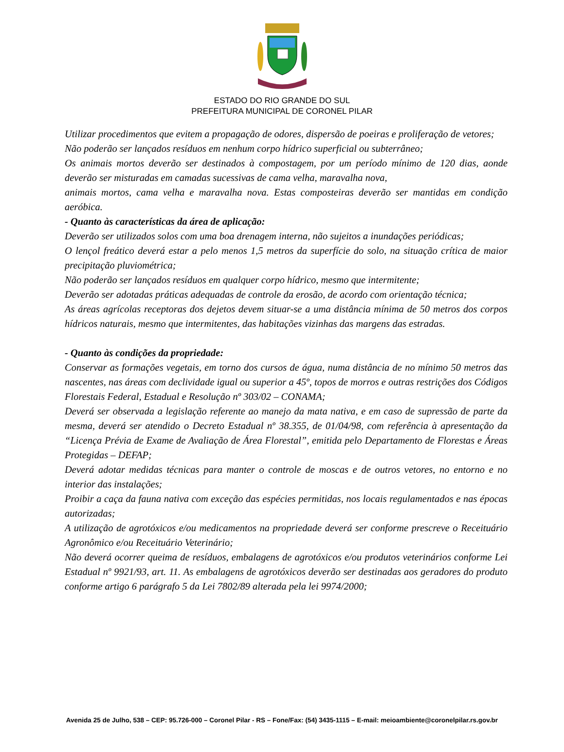ESTADO DO RIO GRANDE DO SUL
PREFEITURA MUNICIPAL DE CORONEL PILAR
Utilizar procedimentos que evitem a propagação de odores, dispersão de poeiras e proliferação de vetores;
Não poderão ser lançados resíduos em nenhum corpo hídrico superficial ou subterrâneo;
Os animais mortos deverão ser destinados à compostagem, por um período mínimo de 120 dias, aonde deverão ser misturadas em camadas sucessivas de cama velha, maravalha nova,
animais mortos, cama velha e maravalha nova. Estas composteiras deverão ser mantidas em condição aeróbica.
- Quanto às características da área de aplicação:
Deverão ser utilizados solos com uma boa drenagem interna, não sujeitos a inundações periódicas;
O lençol freático deverá estar a pelo menos 1,5 metros da superfície do solo, na situação crítica de maior precipitação pluviométrica;
Não poderão ser lançados resíduos em qualquer corpo hídrico, mesmo que intermitente;
Deverão ser adotadas práticas adequadas de controle da erosão, de acordo com orientação técnica;
As áreas agrícolas receptoras dos dejetos devem situar-se a uma distância mínima de 50 metros dos corpos hídricos naturais, mesmo que intermitentes, das habitações vizinhas das margens das estradas.
- Quanto às condições da propriedade:
Conservar as formações vegetais, em torno dos cursos de água, numa distância de no mínimo 50 metros das nascentes, nas áreas com declividade igual ou superior a 45º, topos de morros e outras restrições dos Códigos Florestais Federal, Estadual e Resolução nº 303/02 – CONAMA;
Deverá ser observada a legislação referente ao manejo da mata nativa, e em caso de supressão de parte da mesma, deverá ser atendido o Decreto Estadual nº 38.355, de 01/04/98, com referência à apresentação da “Licença Prévia de Exame de Avaliação de Área Florestal”, emitida pelo Departamento de Florestas e Áreas Protegidas – DEFAP;
Deverá adotar medidas técnicas para manter o controle de moscas e de outros vetores, no entorno e no interior das instalações;
Proibir a caça da fauna nativa com exceção das espécies permitidas, nos locais regulamentados e nas épocas autorizadas;
A utilização de agrotóxicos e/ou medicamentos na propriedade deverá ser conforme prescreve o Receituário Agronômico e/ou Receituário Veterinário;
Não deverá ocorrer queima de resíduos, embalagens de agrotóxicos e/ou produtos veterinários conforme Lei Estadual nº 9921/93, art. 11. As embalagens de agrotóxicos deverão ser destinadas aos geradores do produto conforme artigo 6 parágrafo 5 da Lei 7802/89 alterada pela lei 9974/2000;
Avenida 25 de Julho, 538 – CEP: 95.726-000 – Coronel Pilar - RS – Fone/Fax: (54) 3435-1115 – E-mail: meioambiente@coronelpilar.rs.gov.br